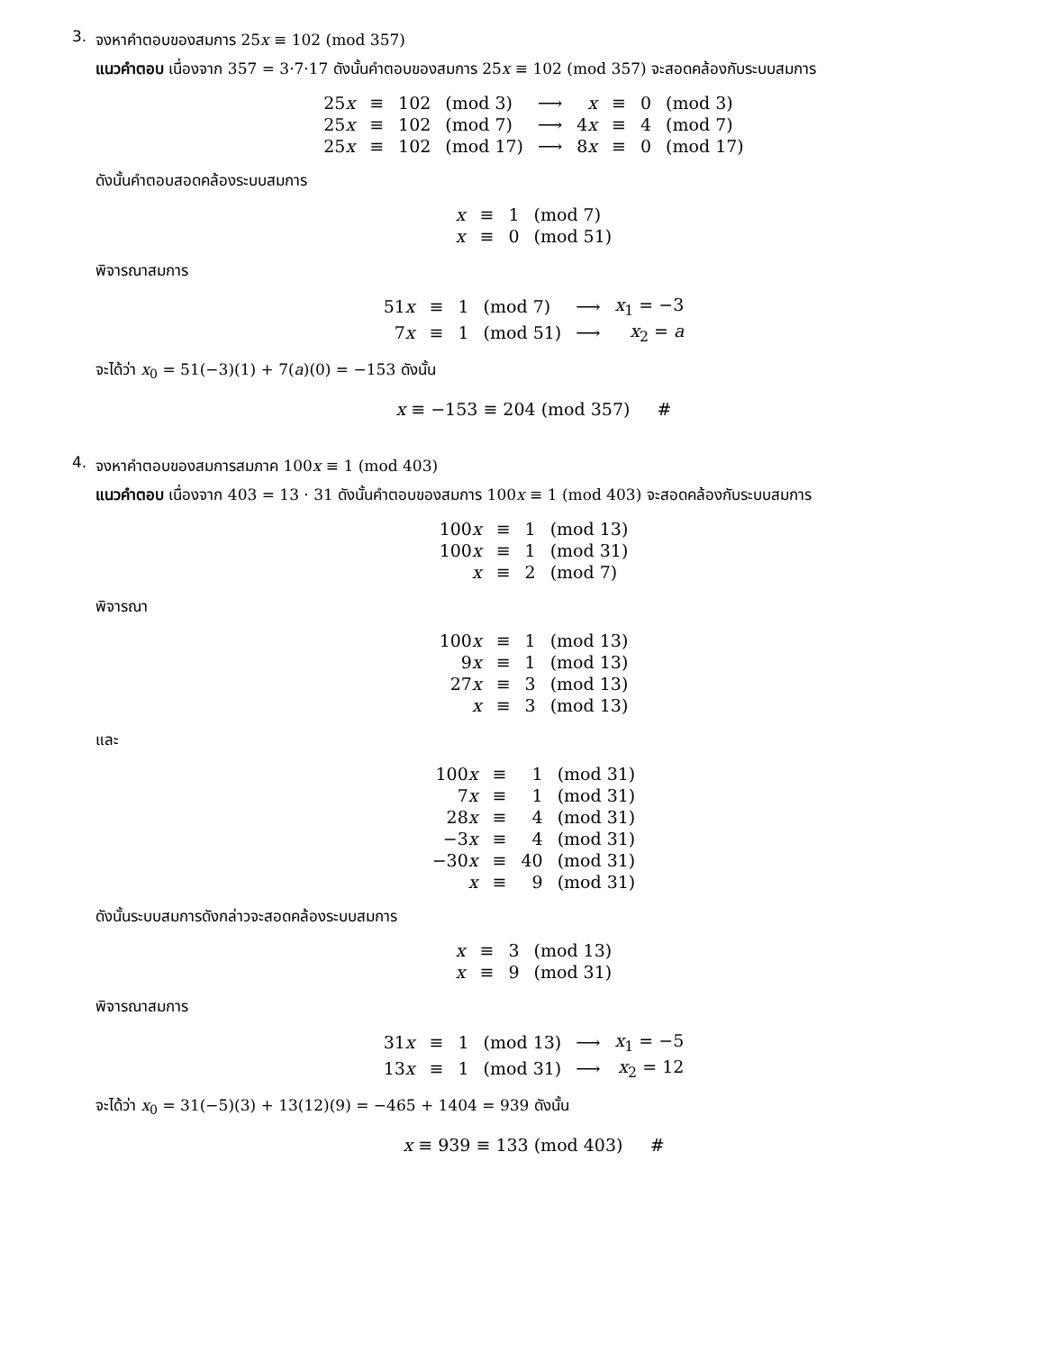3.
จงหาคำตอบของสมการ 25x ≡ 102 (mod 357)
แนวคำตอบ เนื่องจาก 357 = 3·7·17 ดังนั้นคำตอบของสมการ 25x ≡ 102 (mod 357) จะสอดคล้องกับระบบสมการ
| 25 x | ≡ | 102 | (mod 3) | ⟶ | x | ≡ | 0 | (mod 3) |
| 25 x | ≡ | 102 | (mod 7) | ⟶ | 4 x | ≡ | 4 | (mod 7) |
| 25 x | ≡ | 102 | (mod 17) | ⟶ | 8 x | ≡ | 0 | (mod 17) |
ดังนั้นคำตอบสอดคล้องระบบสมการ
| x | ≡ | 1 | (mod 7) |
| x | ≡ | 0 | (mod 51) |
พิจารณาสมการ
| 51 x | ≡ | 1 | (mod 7) | ⟶ | x<sub>1</sub> = −3 |
| 7 x | ≡ | 1 | (mod 51) | ⟶ | x<sub>2</sub> = a |
จะได้ว่า x<sub>0</sub> = 51(−3)(1) + 7(a)(0) = −153 ดังนั้น
x ≡ −153 ≡ 204 (mod 357) #
4.
จงหาคำตอบของสมการสมภาค 100x ≡ 1 (mod 403)
แนวคำตอบ เนื่องจาก 403 = 13 · 31 ดังนั้นคำตอบของสมการ 100x ≡ 1 (mod 403) จะสอดคล้องกับระบบสมการ
| 100 x | ≡ | 1 | (mod 13) |
| 100 x | ≡ | 1 | (mod 31) |
| x | ≡ | 2 | (mod 7) |
พิจารณา
| 100 x | ≡ | 1 | (mod 13) |
| 9 x | ≡ | 1 | (mod 13) |
| 27 x | ≡ | 3 | (mod 13) |
| x | ≡ | 3 | (mod 13) |
และ
| 100 x | ≡ | 1 | (mod 31) |
| 7 x | ≡ | 1 | (mod 31) |
| 28 x | ≡ | 4 | (mod 31) |
| −3 x | ≡ | 4 | (mod 31) |
| −30 x | ≡ | 40 | (mod 31) |
| x | ≡ | 9 | (mod 31) |
ดังนั้นระบบสมการดังกล่าวจะสอดคล้องระบบสมการ
| x | ≡ | 3 | (mod 13) |
| x | ≡ | 9 | (mod 31) |
พิจารณาสมการ
| 31 x | ≡ | 1 | (mod 13) | ⟶ | x<sub>1</sub> = −5 |
| 13 x | ≡ | 1 | (mod 31) | ⟶ | x<sub>2</sub> = 12 |
จะได้ว่า x<sub>0</sub> = 31(−5)(3) + 13(12)(9) = −465 + 1404 = 939 ดังนั้น
x ≡ 939 ≡ 133 (mod 403) #